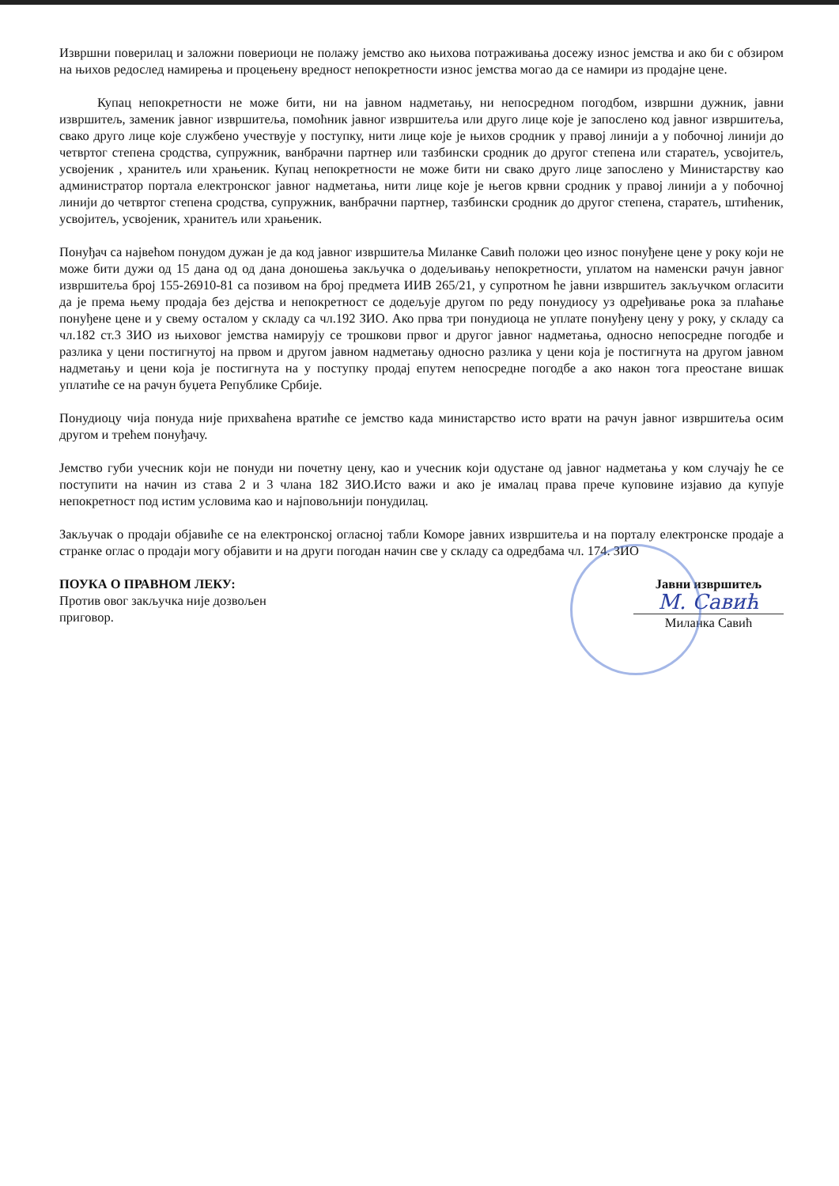Извршни поверилац и заложни повериоци не полажу јемство ако њихова потраживања досежу износ јемства и ако би с обзиром на њихов редослед намирења и процењену вредност непокретности износ јемства могао да се намири из продајне цене.
Купац непокретности не може бити, ни на јавном надметању, ни непосредном погодбом, извршни дужник, јавни извршитељ, заменик јавног извршитеља, помоћник јавног извршитеља или друго лице које је запослено код јавног извршитеља, свако друго лице које службено учествује у поступку, нити лице које је њихов сродник у правој линији а у побочној линији до четвртог степена сродства, супружник, ванбрачни партнер или тазбински сродник до другог степена или старатељ, усвојитељ, усвојеник , хранитељ или храњеник. Купац непокретности не може бити ни свако друго лице запослено у Министарству као администратор портала електронског јавног надметања, нити лице које је његов крвни сродник у правој линији а у побочној линији до четвртог степена сродства, супружник, ванбрачни партнер, тазбински сродник до другог степена, старатељ, штићеник, усвојитељ, усвојеник, хранитељ или храњеник.
Понуђач са највећом понудом дужан је да код јавног извршитеља Миланке Савић положи цео износ понуђене цене у року који не може бити дужи од 15 дана од од дана доношења закључка о додељивању непокретности, уплатом на наменски рачун јавног извршитеља број 155-26910-81 са позивом на број предмета ИИВ 265/21, у супротном ће јавни извршитељ закључком огласити да је према њему продаја без дејства и непокретност се додељује другом по реду понудиосу уз одређивање рока за плаћање понуђене цене и у свему осталом у складу са чл.192 ЗИО. Ако прва три понудиоца не уплате понуђену цену у року, у складу са чл.182 ст.3 ЗИО из њиховог јемства намирују се трошкови првог и другог јавног надметања, односно непосредне погодбе и разлика у цени постигнутој на првом и другом јавном надметању односно разлика у цени која је постигнута на другом јавном надметању и цени која је постигнута на у поступку продај епутем непосредне погодбе а ако након тога преостане вишак уплатиће се на рачун буџета Републике Србије.
Понудиоцу чија понуда није прихваћена вратиће се јемство када министарство исто врати на рачун јавног извршитеља осим другом и трећем понуђачу.
Јемство губи учесник који не понуди ни почетну цену, као и учесник који одустане од јавног надметања у ком случају ће се поступити на начин из става 2 и 3 члана 182 ЗИО.Исто важи и ако је ималац права прече куповине изјавио да купује непокретност под истим условима као и најповољнији понудилац.
Закључак о продаји објавиће се на електронској огласној табли Коморе јавних извршитеља и на порталу електронске продаје а странке оглас о продаји могу објавити и на други погодан начин све у складу са одредбама чл. 174. ЗИО
ПОУКА О ПРАВНОМ ЛЕКУ:
Против овог закључка није дозвољен приговор.
Јавни извршитељ
М. Савић
Миланка Савић